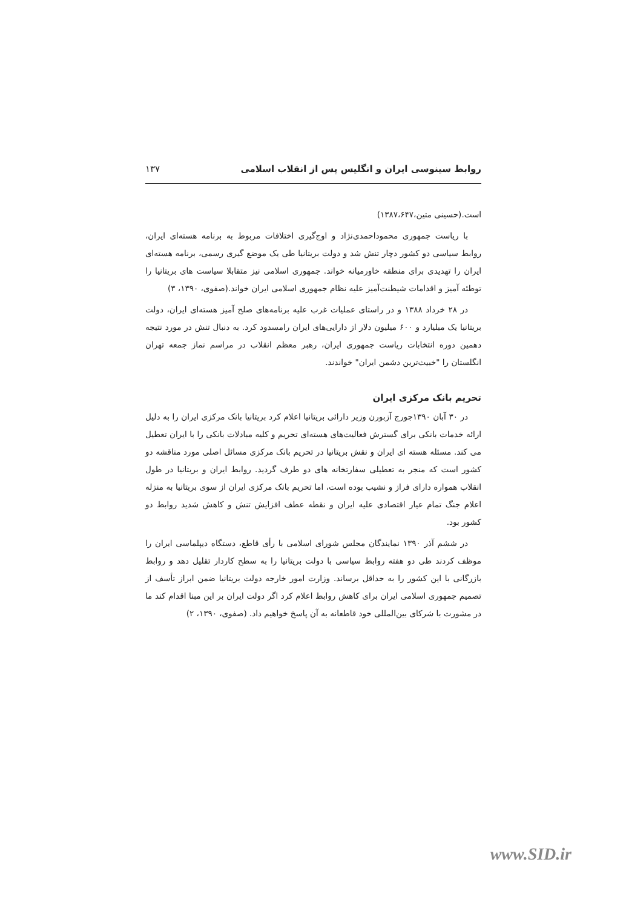روابط سینوسی ایران و انگلیس پس از انقلاب اسلامی ۱۳۷
است.(حسینی متین،۱۳۸۷،۶۴۷)
با ریاست جمهوری محموداحمدی‌نژاد و اوج‌گیری اختلافات مربوط به برنامه هسته‌ای ایران، روابط سیاسی دو کشور دچار تنش شد و دولت بریتانیا طی یک موضع گیری رسمی، برنامه هسته‌ای ایران را تهدیدی برای منطقه خاورمیانه خواند. جمهوری اسلامی نیز متقابلا سیاست های بریتانیا را توطئه آمیز و اقدامات شیطنت‌آمیز علیه نظام جمهوری اسلامی ایران خواند.(صفوی، ۱۳۹۰، ۳)
در ۲۸ خرداد ۱۳۸۸ و در راستای عملیات غرب علیه برنامه‌های صلح آمیز هسته‌ای ایران، دولت بریتانیا یک میلیارد و ۶۰۰ میلیون دلار از دارایی‌های ایران رامسدود کرد. به دنبال تنش در مورد نتیجه دهمین دوره انتخابات ریاست جمهوری ایران، رهبر معظم انقلاب در مراسم نماز جمعه تهران انگلستان را "خبیث‌ترین دشمن ایران" خواندند.
تحریم بانک مرکزی ایران
در ۳۰ آبان ۱۳۹۰جورج آزبورن وزیر دارائی بریتانیا اعلام کرد بریتانیا بانک مرکزی ایران را به دلیل ارائه خدمات بانکی برای گسترش فعالیت‌های هسته‌ای تحریم و کلیه مبادلات بانکی را با ایران تعطیل می کند. مسئله هسته ای ایران و نقش بریتانیا در تحریم بانک مرکزی مسائل اصلی مورد مناقشه دو کشور است که منجر به تعطیلی سفارتخانه های دو طرف گردید. روابط ایران و بریتانیا در طول انقلاب همواره دارای فراز و نشیب بوده است، اما تحریم بانک مرکزی ایران از سوی بریتانیا به منزله اعلام جنگ تمام عیار اقتصادی علیه ایران و نقطه عطف افزایش تنش و کاهش شدید روابط دو کشور بود.
در ششم آذر ۱۳۹۰ نمایندگان مجلس شورای اسلامی با رأی قاطع، دستگاه دیپلماسی ایران را موظف کردند طی دو هفته روابط سیاسی با دولت بریتانیا را به سطح کاردار تقلیل دهد و روابط بازرگانی با این کشور را به حداقل برساند. وزارت امور خارجه دولت بریتانیا ضمن ابراز تأسف از تصمیم جمهوری اسلامی ایران برای کاهش روابط اعلام کرد اگر دولت ایران بر این مبنا اقدام کند ما در مشورت با شرکای بین‌المللی خود قاطعانه به آن پاسخ خواهیم داد. (صفوی، ۱۳۹۰، ۲)
www.SID.ir